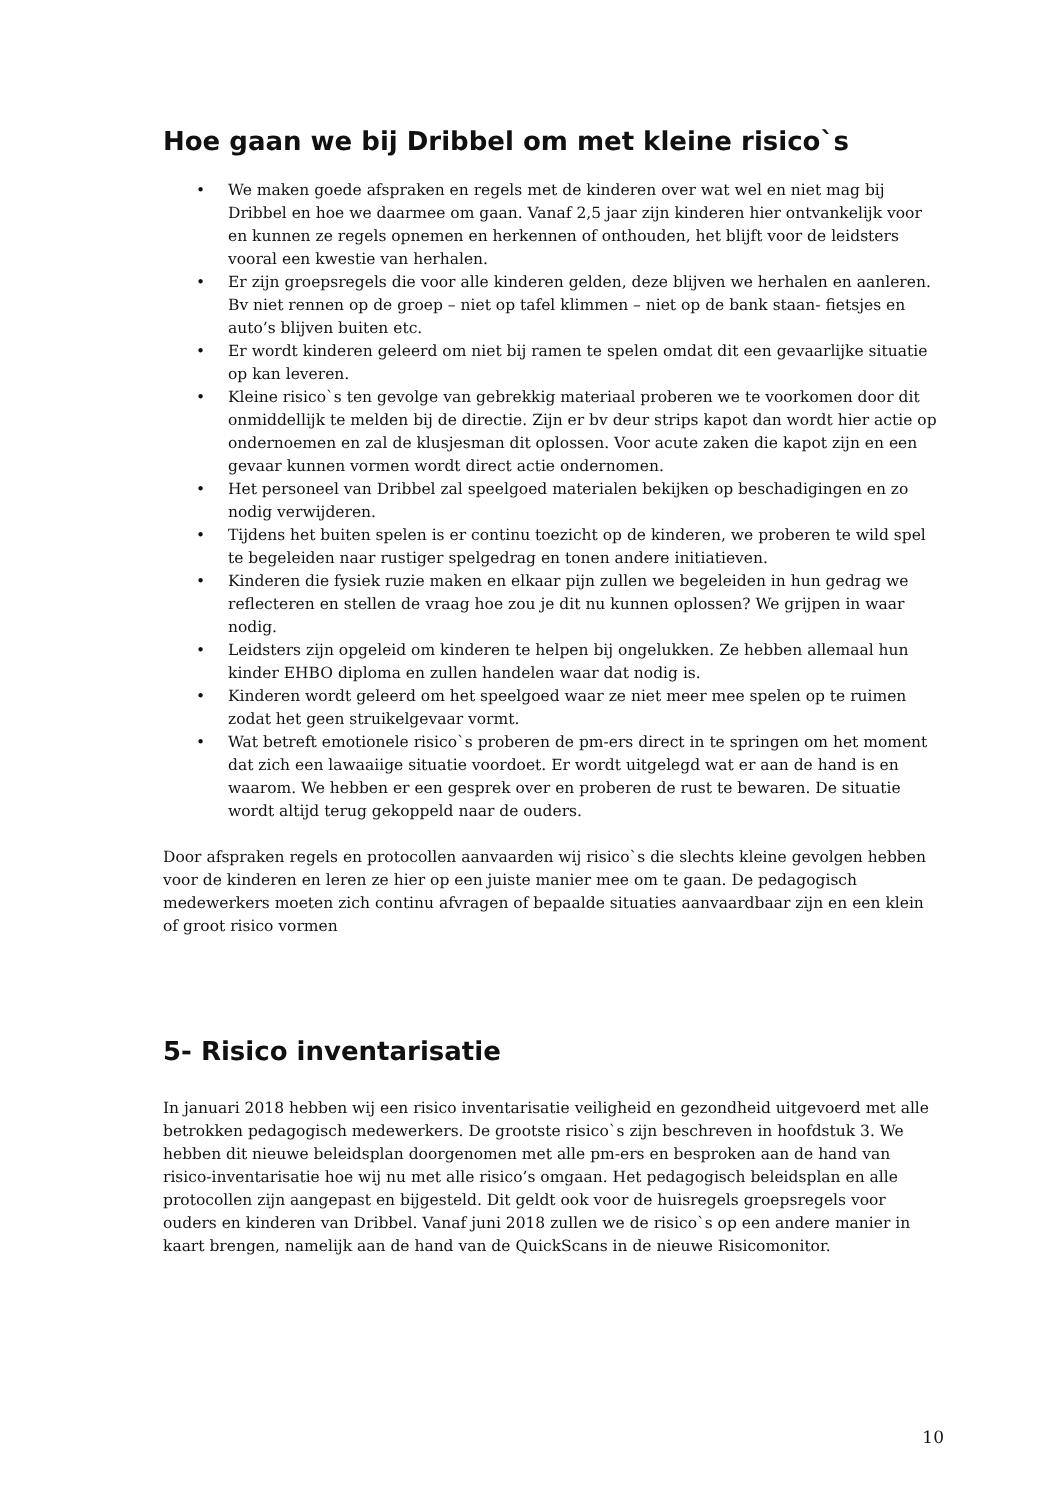Hoe gaan we bij Dribbel om met kleine risico`s
• We maken goede afspraken en regels met de kinderen over wat wel en niet mag bij Dribbel en hoe we daarmee om gaan. Vanaf 2,5 jaar zijn kinderen hier ontvankelijk voor en kunnen ze regels opnemen en herkennen of onthouden, het blijft voor de leidsters vooral een kwestie van herhalen.
• Er zijn groepsregels die voor alle kinderen gelden, deze blijven we herhalen en aanleren. Bv niet rennen op de groep – niet op tafel klimmen – niet op de bank staan- fietsjes en auto’s blijven buiten etc.
• Er wordt kinderen geleerd om niet bij ramen te spelen omdat dit een gevaarlijke situatie op kan leveren.
• Kleine risico`s ten gevolge van gebrekkig materiaal proberen we te voorkomen door dit onmiddellijk te melden bij de directie. Zijn er bv deur strips kapot dan wordt hier actie op ondernoemen en zal de klusjesman dit oplossen. Voor acute zaken die kapot zijn en een gevaar kunnen vormen wordt direct actie ondernomen.
• Het personeel van Dribbel zal speelgoed materialen bekijken op beschadigingen en zo nodig verwijderen.
• Tijdens het buiten spelen is er continu toezicht op de kinderen, we proberen te wild spel te begeleiden naar rustiger spelgedrag en tonen andere initiatieven.
• Kinderen die fysiek ruzie maken en elkaar pijn zullen we begeleiden in hun gedrag we reflecteren en stellen de vraag hoe zou je dit nu kunnen oplossen? We grijpen in waar nodig.
• Leidsters zijn opgeleid om kinderen te helpen bij ongelukken. Ze hebben allemaal hun kinder EHBO diploma en zullen handelen waar dat nodig is.
• Kinderen wordt geleerd om het speelgoed waar ze niet meer mee spelen op te ruimen zodat het geen struikelgevaar vormt.
• Wat betreft emotionele risico`s proberen de pm-ers direct in te springen om het moment dat zich een lawaaiige situatie voordoet. Er wordt uitgelegd wat er aan de hand is en waarom. We hebben er een gesprek over en proberen de rust te bewaren. De situatie wordt altijd terug gekoppeld naar de ouders.
Door afspraken regels en protocollen aanvaarden wij risico`s die slechts kleine gevolgen hebben voor de kinderen en leren ze hier op een juiste manier mee om te gaan. De pedagogisch medewerkers moeten zich continu afvragen of bepaalde situaties aanvaardbaar zijn en een klein of groot risico vormen
5- Risico inventarisatie
In januari 2018 hebben wij een risico inventarisatie veiligheid en gezondheid uitgevoerd met alle betrokken pedagogisch medewerkers. De grootste risico`s zijn beschreven in hoofdstuk 3. We hebben dit nieuwe beleidsplan doorgenomen met alle pm-ers en besproken aan de hand van risico-inventarisatie hoe wij nu met alle risico’s omgaan. Het pedagogisch beleidsplan en alle protocollen zijn aangepast en bijgesteld. Dit geldt ook voor de huisregels groepsregels voor ouders en kinderen van Dribbel. Vanaf juni 2018 zullen we de risico`s op een andere manier in kaart brengen, namelijk aan de hand van de QuickScans in de nieuwe Risicomonitor.
10